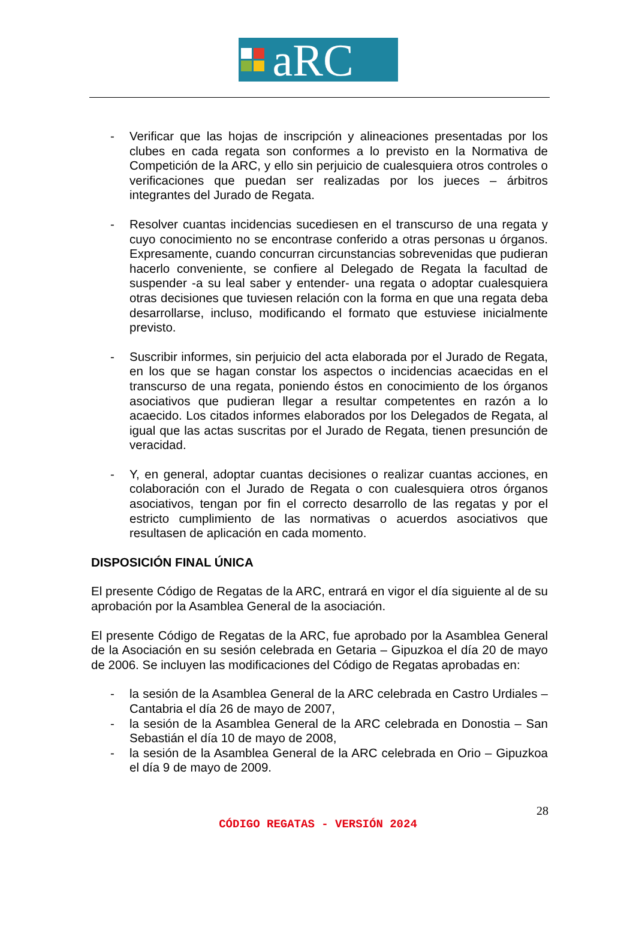aRC
- Verificar que las hojas de inscripción y alineaciones presentadas por los clubes en cada regata son conformes a lo previsto en la Normativa de Competición de la ARC, y ello sin perjuicio de cualesquiera otros controles o verificaciones que puedan ser realizadas por los jueces – árbitros integrantes del Jurado de Regata.
- Resolver cuantas incidencias sucediesen en el transcurso de una regata y cuyo conocimiento no se encontrase conferido a otras personas u órganos. Expresamente, cuando concurran circunstancias sobrevenidas que pudieran hacerlo conveniente, se confiere al Delegado de Regata la facultad de suspender -a su leal saber y entender- una regata o adoptar cualesquiera otras decisiones que tuviesen relación con la forma en que una regata deba desarrollarse, incluso, modificando el formato que estuviese inicialmente previsto.
- Suscribir informes, sin perjuicio del acta elaborada por el Jurado de Regata, en los que se hagan constar los aspectos o incidencias acaecidas en el transcurso de una regata, poniendo éstos en conocimiento de los órganos asociativos que pudieran llegar a resultar competentes en razón a lo acaecido. Los citados informes elaborados por los Delegados de Regata, al igual que las actas suscritas por el Jurado de Regata, tienen presunción de veracidad.
- Y, en general, adoptar cuantas decisiones o realizar cuantas acciones, en colaboración con el Jurado de Regata o con cualesquiera otros órganos asociativos, tengan por fin el correcto desarrollo de las regatas y por el estricto cumplimiento de las normativas o acuerdos asociativos que resultasen de aplicación en cada momento.
DISPOSICIÓN FINAL ÚNICA
El presente Código de Regatas de la ARC, entrará en vigor el día siguiente al de su aprobación por la Asamblea General de la asociación.
El presente Código de Regatas de la ARC, fue aprobado por la Asamblea General de la Asociación en su sesión celebrada en Getaria – Gipuzkoa el día 20 de mayo de 2006. Se incluyen las modificaciones del Código de Regatas aprobadas en:
- la sesión de la Asamblea General de la ARC celebrada en Castro Urdiales – Cantabria el día 26 de mayo de 2007,
- la sesión de la Asamblea General de la ARC celebrada en Donostia – San Sebastián el día 10 de mayo de 2008,
- la sesión de la Asamblea General de la ARC celebrada en Orio – Gipuzkoa el día 9 de mayo de 2009.
28
CÓDIGO REGATAS - VERSIÓN 2024